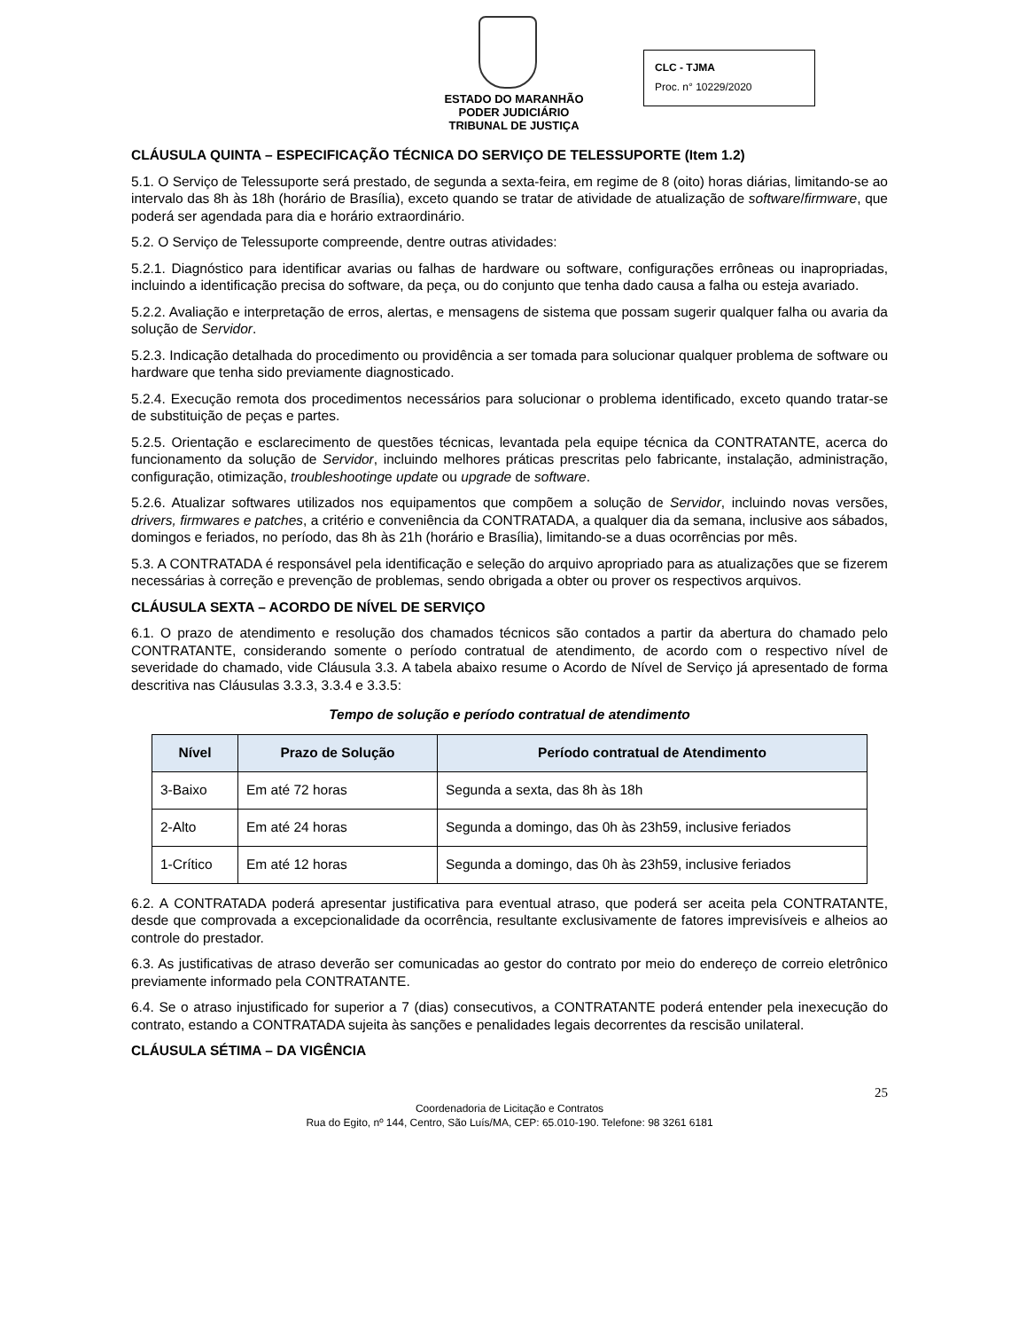ESTADO DO MARANHÃO
PODER JUDICIÁRIO
TRIBUNAL DE JUSTIÇA
CLC - TJMA
Proc. n° 10229/2020
CLÁUSULA QUINTA – ESPECIFICAÇÃO TÉCNICA DO SERVIÇO DE TELESSUPORTE (Item 1.2)
5.1. O Serviço de Telessuporte será prestado, de segunda a sexta-feira, em regime de 8 (oito) horas diárias, limitando-se ao intervalo das 8h às 18h (horário de Brasília), exceto quando se tratar de atividade de atualização de software/firmware, que poderá ser agendada para dia e horário extraordinário.
5.2. O Serviço de Telessuporte compreende, dentre outras atividades:
5.2.1. Diagnóstico para identificar avarias ou falhas de hardware ou software, configurações errôneas ou inapropriadas, incluindo a identificação precisa do software, da peça, ou do conjunto que tenha dado causa a falha ou esteja avariado.
5.2.2. Avaliação e interpretação de erros, alertas, e mensagens de sistema que possam sugerir qualquer falha ou avaria da solução de Servidor.
5.2.3. Indicação detalhada do procedimento ou providência a ser tomada para solucionar qualquer problema de software ou hardware que tenha sido previamente diagnosticado.
5.2.4. Execução remota dos procedimentos necessários para solucionar o problema identificado, exceto quando tratar-se de substituição de peças e partes.
5.2.5. Orientação e esclarecimento de questões técnicas, levantada pela equipe técnica da CONTRATANTE, acerca do funcionamento da solução de Servidor, incluindo melhores práticas prescritas pelo fabricante, instalação, administração, configuração, otimização, troubleshootinge update ou upgrade de software.
5.2.6. Atualizar softwares utilizados nos equipamentos que compõem a solução de Servidor, incluindo novas versões, drivers, firmwares e patches, a critério e conveniência da CONTRATADA, a qualquer dia da semana, inclusive aos sábados, domingos e feriados, no período, das 8h às 21h (horário e Brasília), limitando-se a duas ocorrências por mês.
5.3. A CONTRATADA é responsável pela identificação e seleção do arquivo apropriado para as atualizações que se fizerem necessárias à correção e prevenção de problemas, sendo obrigada a obter ou prover os respectivos arquivos.
CLÁUSULA SEXTA – ACORDO DE NÍVEL DE SERVIÇO
6.1. O prazo de atendimento e resolução dos chamados técnicos são contados a partir da abertura do chamado pelo CONTRATANTE, considerando somente o período contratual de atendimento, de acordo com o respectivo nível de severidade do chamado, vide Cláusula 3.3. A tabela abaixo resume o Acordo de Nível de Serviço já apresentado de forma descritiva nas Cláusulas 3.3.3, 3.3.4 e 3.3.5:
Tempo de solução e período contratual de atendimento
| Nível | Prazo de Solução | Período contratual de Atendimento |
| --- | --- | --- |
| 3-Baixo | Em até 72 horas | Segunda a sexta, das 8h às 18h |
| 2-Alto | Em até 24 horas | Segunda a domingo, das 0h às 23h59, inclusive feriados |
| 1-Crítico | Em até 12 horas | Segunda a domingo, das 0h às 23h59, inclusive feriados |
6.2. A CONTRATADA poderá apresentar justificativa para eventual atraso, que poderá ser aceita pela CONTRATANTE, desde que comprovada a excepcionalidade da ocorrência, resultante exclusivamente de fatores imprevisíveis e alheios ao controle do prestador.
6.3. As justificativas de atraso deverão ser comunicadas ao gestor do contrato por meio do endereço de correio eletrônico previamente informado pela CONTRATANTE.
6.4. Se o atraso injustificado for superior a 7 (dias) consecutivos, a CONTRATANTE poderá entender pela inexecução do contrato, estando a CONTRATADA sujeita às sanções e penalidades legais decorrentes da rescisão unilateral.
CLÁUSULA SÉTIMA – DA VIGÊNCIA
25
Coordenadoria de Licitação e Contratos
Rua do Egito, nº 144, Centro, São Luís/MA, CEP: 65.010-190. Telefone: 98 3261 6181